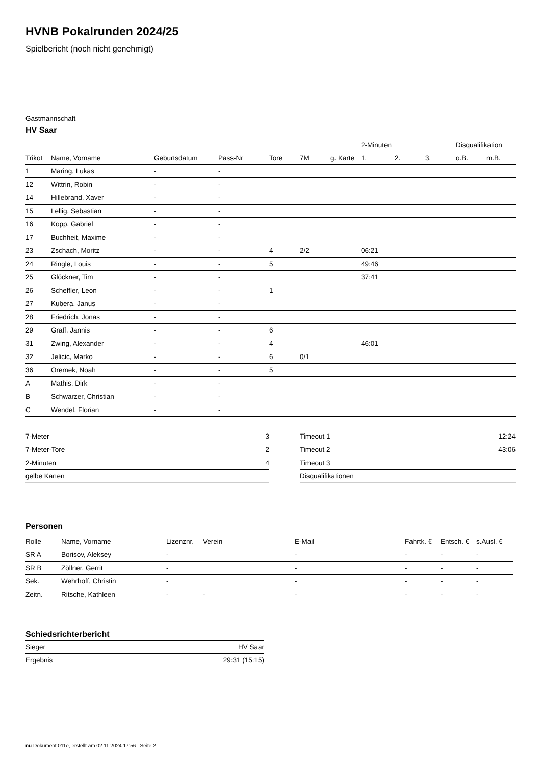HVNB Pokalrunden 2024/25
Spielbericht (noch nicht genehmigt)
Gastmannschaft
HV Saar
| | | | | | | | 2-Minuten | | | Disqualifikation | |
| --- | --- | --- | --- | --- | --- | --- | --- | --- | --- | --- | --- |
| Trikot | Name, Vorname | Geburtsdatum | Pass-Nr | Tore | 7M | g. Karte | 1. | 2. | 3. | o.B. | m.B. |
| 1 | Maring, Lukas | - | - | | | | | | | | |
| 12 | Wittrin, Robin | - | - | | | | | | | | |
| 14 | Hillebrand, Xaver | - | - | | | | | | | | |
| 15 | Lellig, Sebastian | - | - | | | | | | | | |
| 16 | Kopp, Gabriel | - | - | | | | | | | | |
| 17 | Buchheit, Maxime | - | - | | | | | | | | |
| 23 | Zschach, Moritz | - | - | 4 | 2/2 | | 06:21 | | | | |
| 24 | Ringle, Louis | - | - | 5 | | | 49:46 | | | | |
| 25 | Glöckner, Tim | - | - | | | | 37:41 | | | | |
| 26 | Scheffler, Leon | - | - | 1 | | | | | | | |
| 27 | Kubera, Janus | - | - | | | | | | | | |
| 28 | Friedrich, Jonas | - | - | | | | | | | | |
| 29 | Graff, Jannis | - | - | 6 | | | | | | | |
| 31 | Zwing, Alexander | - | - | 4 | | | 46:01 | | | | |
| 32 | Jelicic, Marko | - | - | 6 | 0/1 | | | | | | |
| 36 | Oremek, Noah | - | - | 5 | | | | | | | |
| A | Mathis, Dirk | - | - | | | | | | | | |
| B | Schwarzer, Christian | - | - | | | | | | | | |
| C | Wendel, Florian | - | - | | | | | | | | |
| 7-Meter | 3 |
| 7-Meter-Tore | 2 |
| 2-Minuten | 4 |
| gelbe Karten | |
| Timeout 1 | 12:24 |
| Timeout 2 | 43:06 |
| Timeout 3 | |
| Disqualifikationen | |
Personen
| Rolle | Name, Vorname | Lizenznr. | Verein | E-Mail | Fahrtk. € | Entsch. € | s.Ausl. € |
| --- | --- | --- | --- | --- | --- | --- | --- |
| SR A | Borisov, Aleksey | - | | - | - | - | - |
| SR B | Zöllner, Gerrit | - | | - | - | - | - |
| Sek. | Wehrhoff, Christin | - | | - | - | - | - |
| Zeitn. | Ritsche, Kathleen | - | - | - | - | - | - |
Schiedsrichterbericht
| Sieger | HV Saar |
| Ergebnis | 29:31 (15:15) |
nu.Dokument 011e, erstellt am 02.11.2024 17:56 | Seite 2